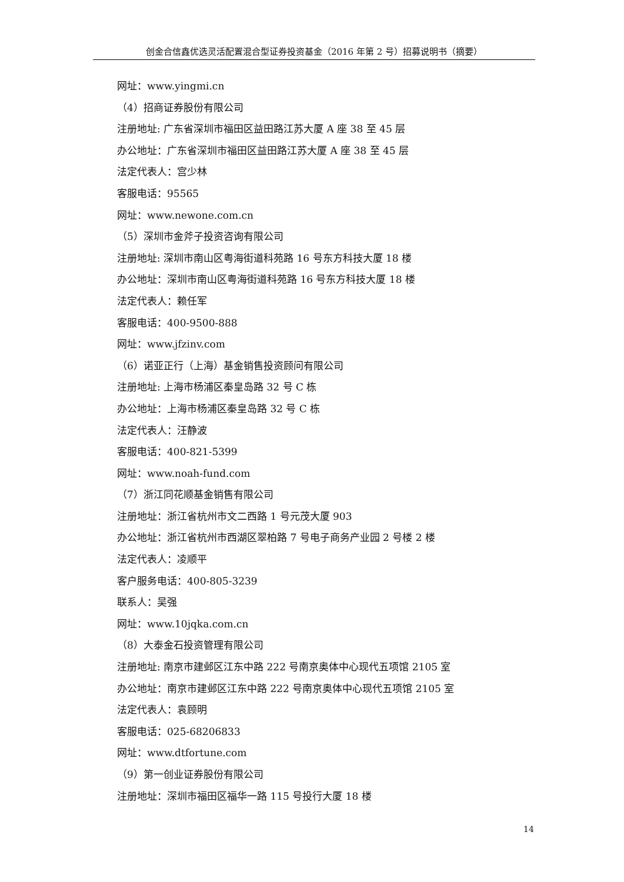创金合信鑫优选灵活配置混合型证券投资基金（2016 年第 2 号）招募说明书（摘要）
网址：www.yingmi.cn
（4）招商证券股份有限公司
注册地址: 广东省深圳市福田区益田路江苏大厦 A 座 38 至 45 层
办公地址：广东省深圳市福田区益田路江苏大厦 A 座 38 至 45 层
法定代表人：宫少林
客服电话：95565
网址：www.newone.com.cn
（5）深圳市金斧子投资咨询有限公司
注册地址: 深圳市南山区粤海街道科苑路 16 号东方科技大厦 18 楼
办公地址：深圳市南山区粤海街道科苑路 16 号东方科技大厦 18 楼
法定代表人：赖任军
客服电话：400-9500-888
网址：www.jfzinv.com
（6）诺亚正行（上海）基金销售投资顾问有限公司
注册地址: 上海市杨浦区秦皇岛路 32 号 C 栋
办公地址：上海市杨浦区秦皇岛路 32 号 C 栋
法定代表人：汪静波
客服电话：400-821-5399
网址：www.noah-fund.com
（7）浙江同花顺基金销售有限公司
注册地址：浙江省杭州市文二西路 1 号元茂大厦 903
办公地址：浙江省杭州市西湖区翠柏路 7 号电子商务产业园 2 号楼 2 楼
法定代表人：凌顺平
客户服务电话：400-805-3239
联系人：吴强
网址：www.10jqka.com.cn
（8）大泰金石投资管理有限公司
注册地址: 南京市建邺区江东中路 222 号南京奥体中心现代五项馆 2105 室
办公地址：南京市建邺区江东中路 222 号南京奥体中心现代五项馆 2105 室
法定代表人：袁顾明
客服电话：025-68206833
网址：www.dtfortune.com
（9）第一创业证券股份有限公司
注册地址：深圳市福田区福华一路 115 号投行大厦 18 楼
14